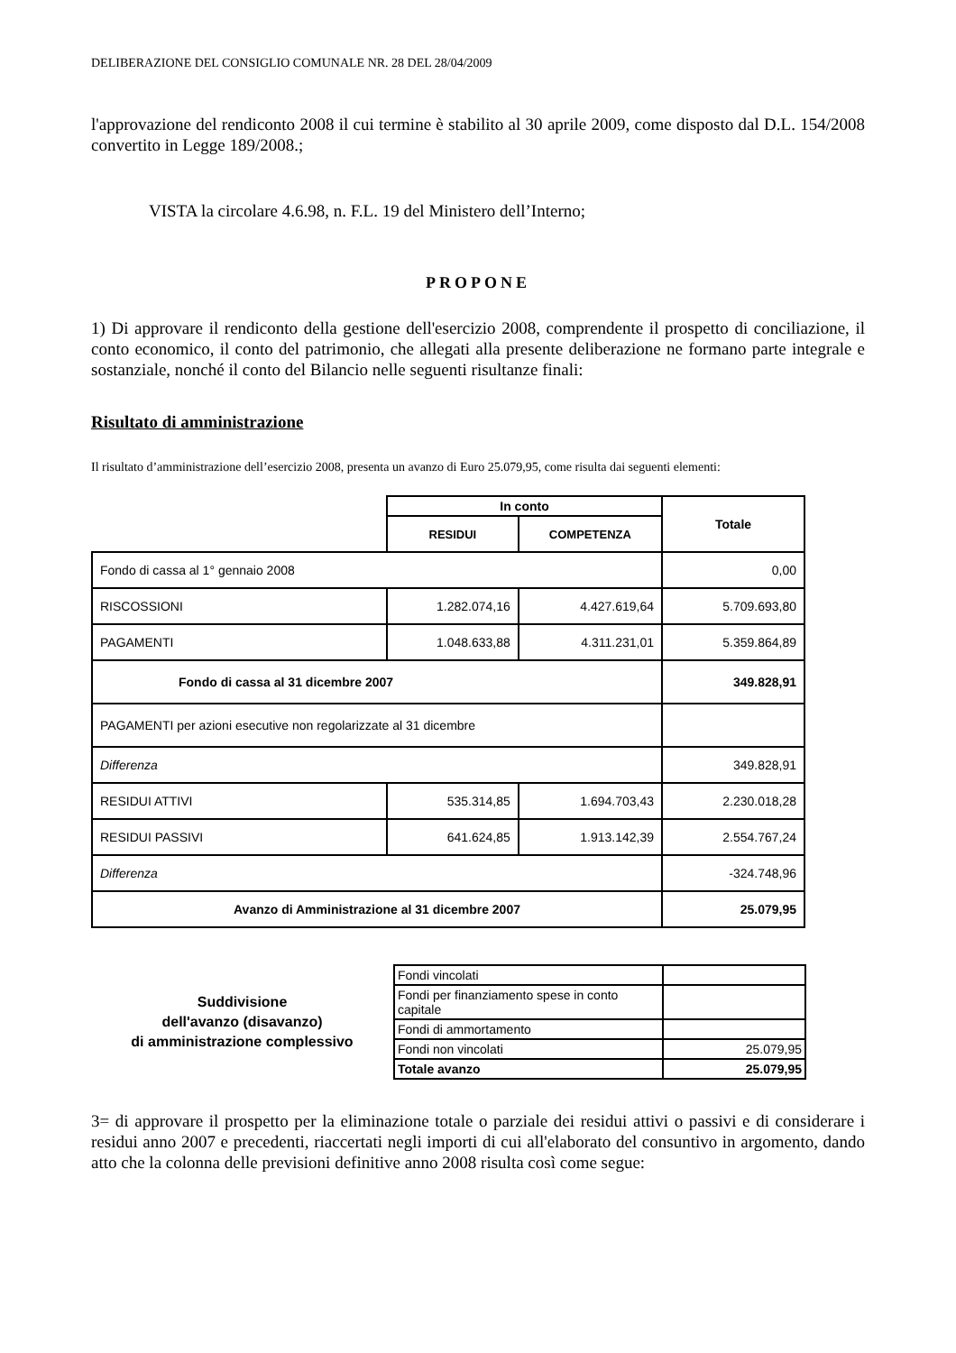DELIBERAZIONE DEL CONSIGLIO COMUNALE NR. 28 DEL 28/04/2009
l'approvazione del rendiconto 2008 il cui termine è stabilito al 30 aprile 2009, come disposto dal D.L. 154/2008 convertito in Legge 189/2008.;
VISTA la circolare 4.6.98, n. F.L. 19 del Ministero dell’Interno;
PROPONE
1) Di approvare il rendiconto della gestione dell'esercizio 2008, comprendente il prospetto di conciliazione, il conto economico, il conto del patrimonio, che allegati alla presente deliberazione ne formano parte integrale e sostanziale, nonché il conto del Bilancio nelle seguenti risultanze finali:
Risultato di amministrazione
Il risultato d’amministrazione dell’esercizio 2008, presenta un avanzo di Euro 25.079,95, come risulta dai seguenti elementi:
| | In conto | | Totale |
| --- | --- | --- | --- |
| | RESIDUI | COMPETENZA | |
| Fondo di cassa al 1° gennaio 2008 | | | 0,00 |
| RISCOSSIONI | 1.282.074,16 | 4.427.619,64 | 5.709.693,80 |
| PAGAMENTI | 1.048.633,88 | 4.311.231,01 | 5.359.864,89 |
| Fondo di cassa al 31 dicembre 2007 | | | 349.828,91 |
| PAGAMENTI per azioni esecutive non regolarizzate al 31 dicembre | | | |
| Differenza | | | 349.828,91 |
| RESIDUI ATTIVI | 535.314,85 | 1.694.703,43 | 2.230.018,28 |
| RESIDUI PASSIVI | 641.624,85 | 1.913.142,39 | 2.554.767,24 |
| Differenza | | | -324.748,96 |
| Avanzo di Amministrazione al 31 dicembre 2007 | | | 25.079,95 |
Suddivisione
dell'avanzo (disavanzo)
di amministrazione complessivo
| Fondi vincolati | |
| Fondi per finanziamento spese in conto capitale | |
| Fondi di ammortamento | |
| Fondi non vincolati | 25.079,95 |
| Totale avanzo | 25.079,95 |
3= di approvare il prospetto per la eliminazione totale o parziale dei residui attivi o passivi e di considerare i residui anno 2007 e precedenti, riaccertati negli importi di cui all'elaborato del consuntivo in argomento, dando atto che la colonna delle previsioni definitive anno 2008 risulta così come segue: